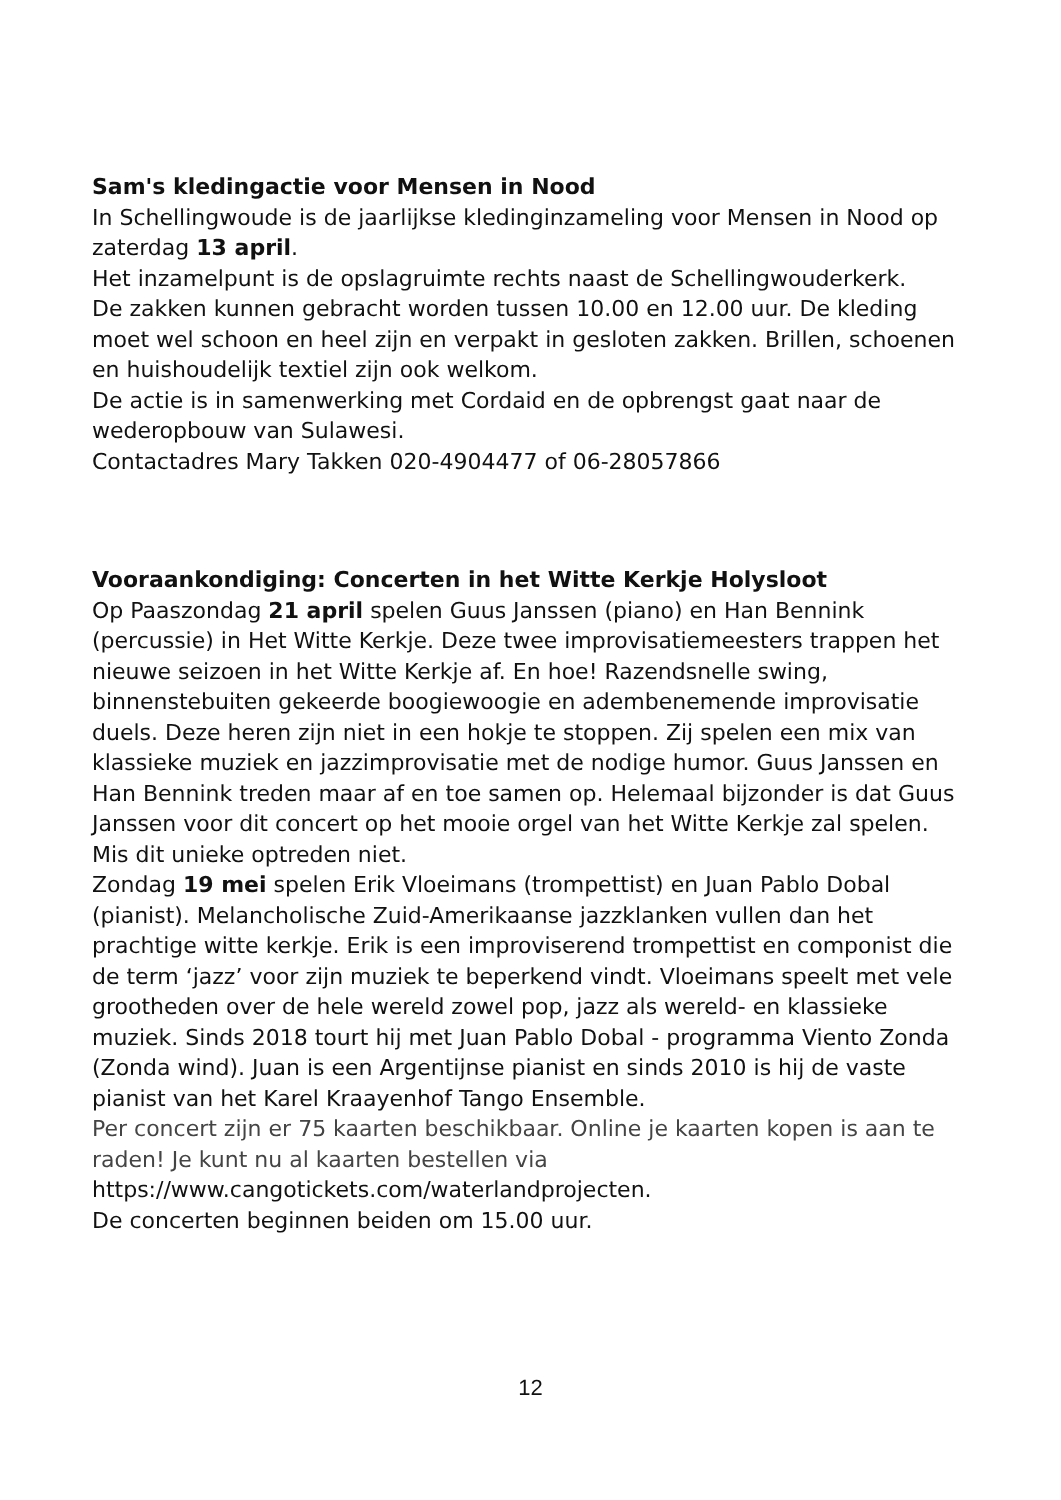Sam's kledingactie voor Mensen in Nood
In Schellingwoude is de jaarlijkse kledinginzameling voor Mensen in Nood op zaterdag 13 april.
Het inzamelpunt is de opslagruimte rechts naast de Schellingwouderkerk.
De zakken kunnen gebracht worden tussen 10.00 en 12.00 uur. De kleding moet wel schoon en heel zijn en verpakt in gesloten zakken. Brillen, schoenen en huishoudelijk textiel zijn ook welkom.
De actie is in samenwerking met Cordaid en de opbrengst gaat naar de wederopbouw van Sulawesi.
Contactadres Mary Takken 020-4904477 of 06-28057866
Vooraankondiging: Concerten in het Witte Kerkje Holysloot
Op Paaszondag 21 april spelen Guus Janssen (piano) en Han Bennink (percussie) in Het Witte Kerkje. Deze twee improvisatiemeesters trappen het nieuwe seizoen in het Witte Kerkje af. En hoe! Razendsnelle swing, binnenstebuiten gekeerde boogiewoogie en adembenemende improvisatie duels. Deze heren zijn niet in een hokje te stoppen. Zij spelen een mix van klassieke muziek en jazzimprovisatie met de nodige humor. Guus Janssen en Han Bennink treden maar af en toe samen op. Helemaal bijzonder is dat Guus Janssen voor dit concert op het mooie orgel van het Witte Kerkje zal spelen. Mis dit unieke optreden niet.
Zondag 19 mei spelen Erik Vloeimans (trompettist) en Juan Pablo Dobal (pianist). Melancholische Zuid-Amerikaanse jazzklanken vullen dan het prachtige witte kerkje. Erik is een improviserend trompettist en componist die de term ‘jazz’ voor zijn muziek te beperkend vindt. Vloeimans speelt met vele grootheden over de hele wereld zowel pop, jazz als wereld- en klassieke muziek. Sinds 2018 tourt hij met Juan Pablo Dobal - programma Viento Zonda (Zonda wind). Juan is een Argentijnse pianist en sinds 2010 is hij de vaste pianist van het Karel Kraayenhof Tango Ensemble.
Per concert zijn er 75 kaarten beschikbaar. Online je kaarten kopen is aan te raden! Je kunt nu al kaarten bestellen via
https://www.cangotickets.com/waterlandprojecten.
De concerten beginnen beiden om 15.00 uur.
12